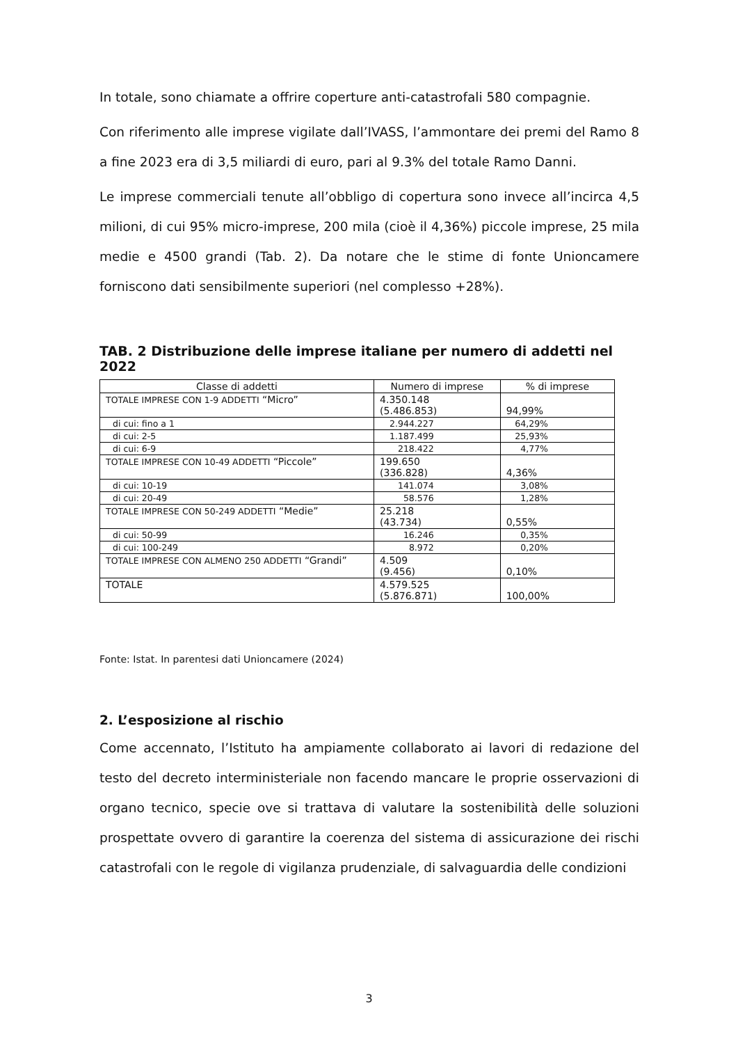In totale, sono chiamate a offrire coperture anti-catastrofali 580 compagnie.
Con riferimento alle imprese vigilate dall’IVASS, l’ammontare dei premi del Ramo 8 a fine 2023 era di 3,5 miliardi di euro, pari al 9.3% del totale Ramo Danni.
Le imprese commerciali tenute all’obbligo di copertura sono invece all’incirca 4,5 milioni, di cui 95% micro-imprese, 200 mila (cioè il 4,36%) piccole imprese, 25 mila medie e 4500 grandi (Tab. 2). Da notare che le stime di fonte Unioncamere forniscono dati sensibilmente superiori (nel complesso +28%).
TAB. 2 Distribuzione delle imprese italiane per numero di addetti nel 2022
| Classe di addetti | Numero di imprese | % di imprese |
| --- | --- | --- |
| TOTALE IMPRESE CON 1-9 ADDETTI “Micro” | 4.350.148 (5.486.853) | 94,99% |
| di cui: fino a 1 | 2.944.227 | 64,29% |
| di cui: 2-5 | 1.187.499 | 25,93% |
| di cui: 6-9 | 218.422 | 4,77% |
| TOTALE IMPRESE CON 10-49 ADDETTI “Piccole” | 199.650 (336.828) | 4,36% |
| di cui: 10-19 | 141.074 | 3,08% |
| di cui: 20-49 | 58.576 | 1,28% |
| TOTALE IMPRESE CON 50-249 ADDETTI “Medie” | 25.218 (43.734) | 0,55% |
| di cui: 50-99 | 16.246 | 0,35% |
| di cui: 100-249 | 8.972 | 0,20% |
| TOTALE IMPRESE CON ALMENO 250 ADDETTI “Grandi” | 4.509 (9.456) | 0,10% |
| TOTALE | 4.579.525 (5.876.871) | 100,00% |
Fonte: Istat. In parentesi dati Unioncamere (2024)
2. L’esposizione al rischio
Come accennato, l’Istituto ha ampiamente collaborato ai lavori di redazione del testo del decreto interministeriale non facendo mancare le proprie osservazioni di organo tecnico, specie ove si trattava di valutare la sostenibilità delle soluzioni prospettate ovvero di garantire la coerenza del sistema di assicurazione dei rischi catastrofali con le regole di vigilanza prudenziale, di salvaguardia delle condizioni
3